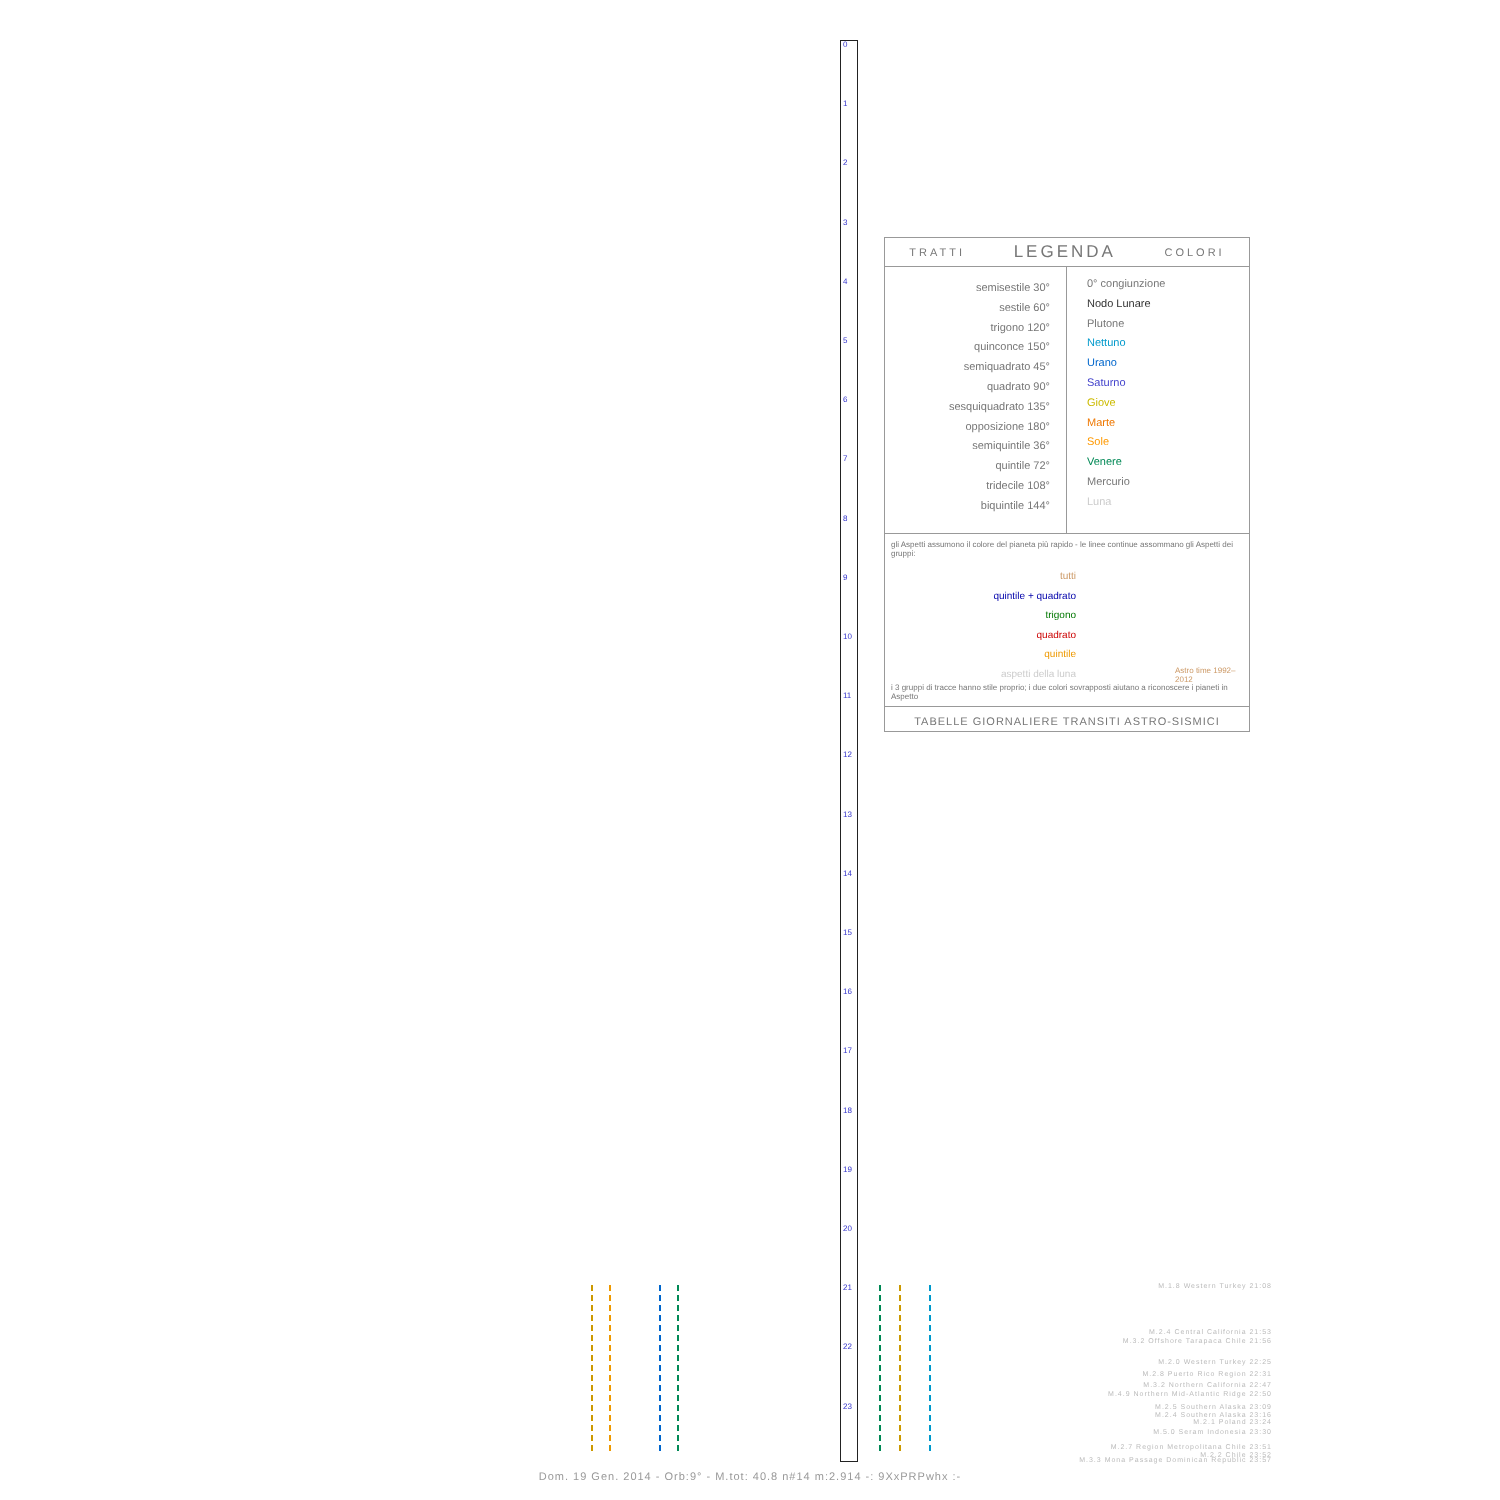0
1
2
3
4
5
6
7
8
9
10
11
12
13
14
15
16
17
18
19
20
21
22
23
TRATTI LEGENDA COLORI
semisestile 30°
sestile 60°
trigono 120°
quinconce 150°
semiquadrato 45°
quadrato 90°
sesquiquadrato 135°
opposizione 180°
semiquintile 36°
quintile 72°
tridecile 108°
biquintile 144°
0° congiunzione
Nodo Lunare
Plutone
Nettuno
Urano
Saturno
Giove
Marte
Sole
Venere
Mercurio
Luna
gli Aspetti assumono il colore del pianeta più rapido - le linee continue assommano gli Aspetti dei gruppi:
tutti
quintile + quadrato
trigono
quadrato
quintile
aspetti della luna
Astro time 1992–2012
i 3 gruppi di tracce hanno stile proprio; i due colori sovrapposti aiutano a riconoscere i pianeti in Aspetto
TABELLE GIORNALIERE TRANSITI ASTRO-SISMICI
M.1.8 Western Turkey 21:08
M.2.4 Central California 21:53
M.3.2 Offshore Tarapaca Chile 21:56
M.2.0 Western Turkey 22:25
M.2.8 Puerto Rico Region 22:31
M.3.2 Northern California 22:47
M.4.9 Northern Mid-Atlantic Ridge 22:50
M.2.5 Southern Alaska 23:09
M.2.4 Southern Alaska 23:16
M.2.1 Poland 23:24
M.5.0 Seram Indonesia 23:30
M.2.7 Region Metropolitana Chile 23:51
M.2.2 Chile 23:52
M.3.3 Mona Passage Dominican Republic 23:57
Dom. 19 Gen. 2014 - Orb:9° - M.tot: 40.8 n#14 m:2.914 -: 9XxPRPwhx :-